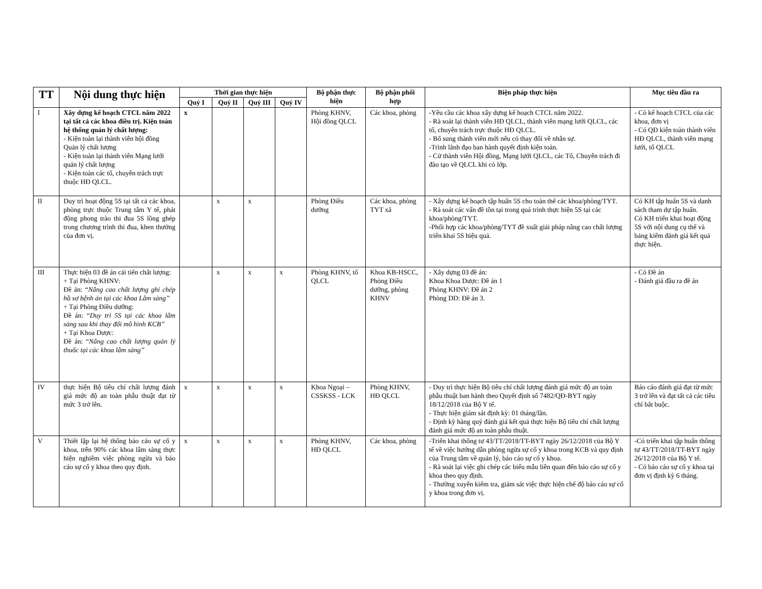| TT | Nội dung thực hiện | Thời gian thực hiện | | | | Bộ phận thực hiện | Bộ phận phối hợp | Biện pháp thực hiện | Mục tiêu đầu ra |
| --- | --- | --- | --- | --- | --- | --- | --- | --- | --- |
| | | Quý I | Quý II | Quý III | Quý IV | | | | |
| I | Xây dựng kế hoạch CTCL năm 2022 tại tất cả các khoa điều trị. Kiện toàn hệ thống quản lý chất lượng: - Kiện toàn lại thành viên hội đồng Quản lý chất lượng - Kiện toàn lại thành viên Mạng lưới quản lý chất lượng - Kiện toàn các tổ, chuyên trách trực thuộc HĐ QLCL. | x | | | | Phòng KHNV, Hội đồng QLCL | Các khoa, phòng | -Yêu cầu các khoa xây dựng kế hoạch CTCL năm 2022. - Rà soát lại thành viên HĐ QLCL, thành viên mạng lưới QLCL, các tổ, chuyên trách trực thuộc HĐ QLCL. - Bổ sung thành viên mới nếu có thay đổi về nhân sự. -Trình lãnh đạo ban hành quyết định kiện toàn. - Cử thành viên Hội đồng, Mạng lưới QLCL, các Tổ, Chuyên trách đi đào tạo về QLCL khi có lớp. | - Có kế hoạch CTCL của các khoa, đơn vị - Có QĐ kiện toàn thành viên HĐ QLCL, thành viên mạng lưới, tổ QLCL |
| II | Duy trì hoạt động 5S tại tất cả các khoa, phòng trực thuộc Trung tâm Y tế, phát động phong trào thi đua 5S lồng ghép trong chương trình thi đua, khen thưởng của đơn vị. | | x | x | | Phòng Điều dưỡng | Các khoa, phòng TYT xã | - Xây dựng kế hoạch tập huấn 5S cho toàn thể các khoa/phòng/TYT. - Rà soát các vấn đề tồn tại trong quá trình thực hiện 5S tại các khoa/phòng/TYT. -Phối hợp các khoa/phòng/TYT đề xuất giải pháp nâng cao chất lượng triển khai 5S hiệu quả. | Có KH tập huấn 5S và danh sách tham dự tập huấn. Có KH triển khai hoạt động 5S với nội dung cụ thể và bảng kiểm đánh giá kết quả thực hiện. |
| III | Thực hiện 03 đề án cải tiến chất lượng: + Tại Phòng KHNV: Đề án: “ Nâng cao chất lượng ghi chép hồ sơ bệnh án tại các khoa Lâm sàng” + Tại Phòng Điều dưỡng: Đề án: “ Duy trì 5S tại các khoa lâm sàng sau khi thay đổi mô hình KCB” + Tại Khoa Dược: Đề án: “ Nâng cao chất lượng quản lý thuốc tại các khoa lâm sàng” | | x | x | x | Phòng KHNV, tổ QLCL | Khoa KB-HSCC, Phòng Điều dưỡng, phòng KHNV | - Xây dựng 03 đề án: Khoa Khoa Dược: Đề án 1 Phòng KHNV: Đề án 2 Phòng DD: Đề án 3. | - Có Đề án - Đánh giá đầu ra đề án |
| IV | thực hiện Bộ tiêu chí chất lượng đánh giá mức độ an toàn phẫu thuật đạt từ mức 3 trở lên. | x | x | x | x | Khoa Ngoại – CSSKSS - LCK | Phòng KHNV, HĐ QLCL | - Duy trì thực hiện Bộ tiêu chí chất lượng đánh giá mức độ an toàn phẫu thuật ban hành theo Quyết định số 7482/QĐ-BYT ngày 18/12/2018 của Bộ Y tế. - Thực hiện giám sát định kỳ: 01 tháng/lần. - Định kỳ hàng quý đánh giá kết quả thực hiện Bộ tiêu chí chất lượng đánh giá mức độ an toàn phẫu thuật. | Báo cáo đánh giá đạt từ mức 3 trở lên và đạt tất cả các tiêu chí bắt buộc. |
| V | Thiết lập lại hệ thống báo cáo sự cố y khoa, trên 90% các khoa lâm sàng thực hiện nghiêm việc phòng ngừa và báo cáo sự cố y khoa theo quy định. | x | x | x | x | Phòng KHNV, HĐ QLCL | Các khoa, phòng | -Triển khai thông tư 43/TT/2018/TT-BYT ngày 26/12/2018 của Bộ Y tế về việc hướng dẫn phòng ngừa sự cố y khoa trong KCB và quy định của Trung tâm về quản lý, báo cáo sự cố y khoa. - Rà soát lại việc ghi chép các biểu mẫu liên quan đến báo cáo sự cố y khoa theo quy định. - Thường xuyên kiểm tra, giám sát việc thực hiện chế độ báo cáo sự cố y khoa trong đơn vị. | -Có triển khai tập huấn thông tư 43/TT/2018/TT-BYT ngày 26/12/2018 của Bộ Y tế. - Có báo cáo sự cố y khoa tại đơn vị định kỳ 6 tháng. |